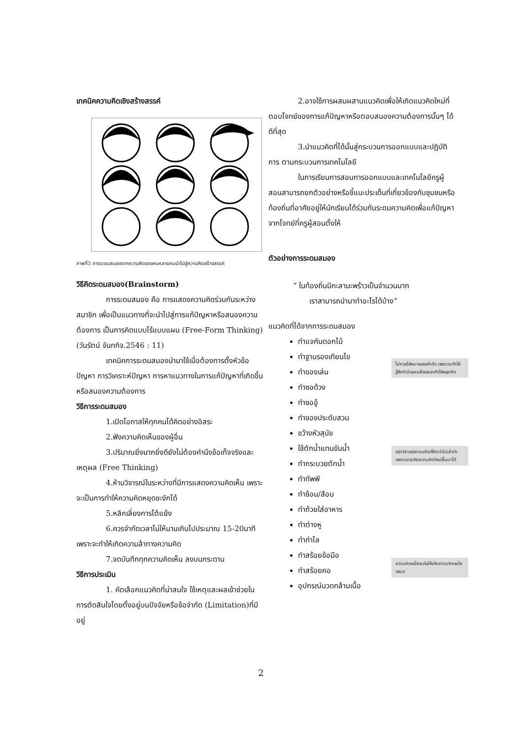เทคนิคความคิดเชิงสร้างสรรค์
ภาพที่3 การระดมสมองจากความคิดของคนหลายคนนำไปสู่ความคิดสร้างสรรค์
วิธีคิดระดมสมอง(Brainstorm)
การระดมสมอง คือ การแสดงความคิดร่วมกันระหว่างสมาชิก เพื่อเป็นแนวทางที่จะนำไปสู่การแก้ปัญหาหรือสนองความต้องการ เป็นการคิดแบบไร้แบบแผน (Free-Form Thinking) (วันรัตน์ จันทกิจ.2546 : 11)
เทคนิคการระดมสมองนำมาใช้เมื่อต้องการตั้งหัวข้อปัญหา การวิเคราะห์ปัญหา การหาแนวทางในการแก้ปัญหาที่เกิดขึ้นหรือสนองความต้องการ
วิธีการระดมสมอง
1.เปิดโอกาสให้ทุกคนได้คิดอย่างอิสระ
2.ฟังความคิดเห็นของผู้อื่น
3.ปริมาณยิ่งมากยิ่งดียังไม่ต้องคำนึงข้อเท็จจริงและเหตุผล (Free Thinking)
4.ห้ามวิจารณ์ในระหว่างที่มีการแสดงความคิดเห็น เพราะจะเป็นการทำให้ความคิดหยุดชะงักได้
5.หลีกเลี่ยงการโต้แย้ง
6.ควรจำกัดเวลาไม่ให้นานเกินไปประมาณ 15-20นาที เพราะจะทำให้เกิดความล้าทางความคิด
7.จดบันทึกทุกความคิดเห็น ลงบนกระดาน
วิธีการประเมิน
1. คัดเลือกแนวคิดที่น่าสนใจ ใช้เหตุและผลเข้าช่วยในการตัดสินใจโดยตั้งอยู่บนปัจจัยหรือข้อจำกัด (Limitation)ที่มีอยู่
2.อาจใช้การผสมผสานแนวคิดเพื่อให้เกิดแนวคิดใหม่ที่ตอบโจทย์ของการแก้ปัญหาหรือตอบสนองความต้องการนั้นๆ ได้ดีที่สุด
3.นำแนวคิดที่ได้นั้นสู่กระบวนการออกแบบและปฏิบัติการ ตามกระบวนการเทคโนโลยี
ในการเรียนการสอนการออกแบบและเทคโนโลยีครูผู้สอนสามารถยกตัวอย่างหรือชี้แนะประเด็นที่เกี่ยวข้องกับชุมชนหรือท้องถิ่นที่อาศัยอยู่ให้นักเรียนได้ร่วมกันระดมความคิดเพื่อแก้ปัญหาจากโจทย์ที่ครูผู้สอนตั้งให้
ตัวอย่างการระดมสมอง
“ ในท้องถิ่นมีกะลามะพร้าวเป็นจำนวนมาก
เราสามารถนำมาทำอะไรได้บ้าง”
แนวคิดที่ได้จากการระดมสมอง
ทำแจกันดอกไม้
ทำฐานรองเทียนไข
ทำของเล่น
ทำซอด้วง
ทำซออู้
ทำของประดับสวน
ขว้างหัวสุนัข
ใช้ตักน้ำแทนขันน้ำ
ทำกระบวยตักน้ำ
ทำทัพพี
ทำช้อน/ส้อม
ทำถ้วยใส่อาหาร
ทำต่างหู
ทำกำไล
ทำสร้อยข้อมือ
ทำสร้อยคอ
อุปกรณ์นวดกล้ามเนื้อ
ไม่ควรใส่หมายเลขลำดับ เพราะจะทำให้รู้สึกว่ามีเยอะแล้วและจะทำให้หยุดคิด
อย่าวิจารณ์ความคิดที่คิดว่าไม่เข้าท่าเพราะอาจเกิดความคิดใหม่ขึ้นมาได้
ความคิดหนึ่งจะก่อให้เกิดความคิดหนึ่งเสมอ
2